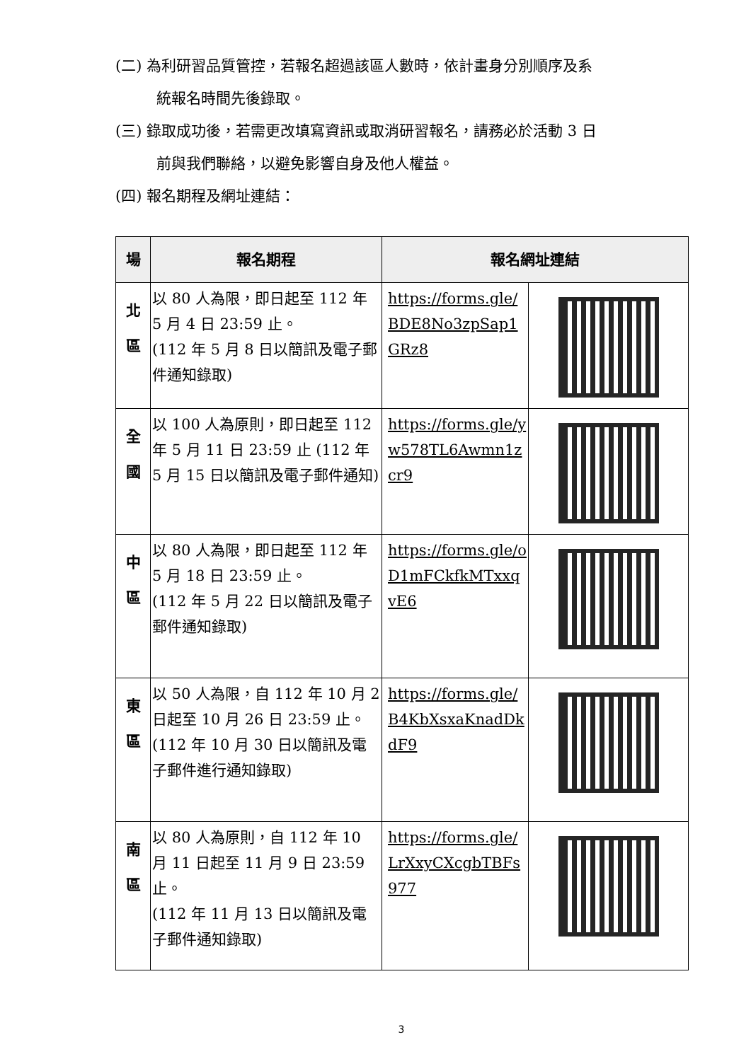(二) 為利研習品質管控，若報名超過該區人數時，依計畫身分別順序及系
統報名時間先後錄取。
(三) 錄取成功後，若需更改填寫資訊或取消研習報名，請務必於活動 3 日
前與我們聯絡，以避免影響自身及他人權益。
(四) 報名期程及網址連結：
| 場 | 報名期程 | 報名網址連結 | |
| --- | --- | --- | --- |
| 北 區 | 以 80 人為限，即日起至 112 年 5 月 4 日 23:59 止。 (112 年 5 月 8 日以簡訊及電子郵件通知錄取) | https://forms.gle/BDE8No3zpSap1GRz8 | |
| 全 國 | 以 100 人為原則，即日起至 112 年 5 月 11 日 23:59 止 (112 年 5 月 15 日以簡訊及電子郵件通知) | https://forms.gle/yw578TL6Awmn1zcr9 | |
| 中 區 | 以 80 人為限，即日起至 112 年 5 月 18 日 23:59 止。 (112 年 5 月 22 日以簡訊及電子郵件通知錄取) | https://forms.gle/oD1mFCkfkMTxxqvE6 | |
| 東 區 | 以 50 人為限，自 112 年 10 月 2 日起至 10 月 26 日 23:59 止。 (112 年 10 月 30 日以簡訊及電子郵件進行通知錄取) | https://forms.gle/B4KbXsxaKnadDkdF9 | |
| 南 區 | 以 80 人為原則，自 112 年 10 月 11 日起至 11 月 9 日 23:59 止。 (112 年 11 月 13 日以簡訊及電子郵件通知錄取) | https://forms.gle/LrXxyCXcgbTBFs977 | |
3